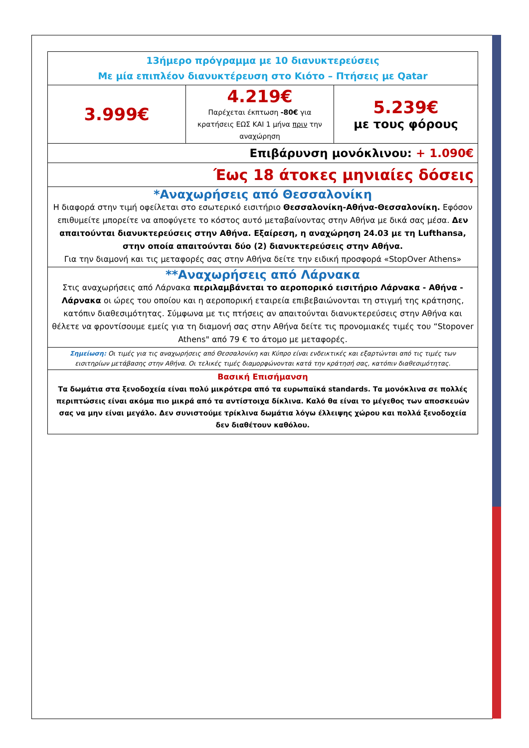| 13ήμερο πρόγραμμα με 10 διανυκτερεύσεις Με μία επιπλέον διανυκτέρευση στο Κιότο – Πτήσεις με Qatar | | |
| 3.999€ | 4.219€ Παρέχεται έκπτωση -80€ για κρατήσεις ΕΩΣ ΚΑΙ 1 μήνα πριν την αναχώρηση | 5.239€ με τους φόρους |
| Επιβάρυνση μονόκλινου: + 1.090€ | | |
| Έως 18 άτοκες μηνιαίες δόσεις | | |
| *Αναχωρήσεις από Θεσσαλονίκη Η διαφορά στην τιμή οφείλεται στο εσωτερικό εισιτήριο Θεσσαλονίκη-Αθήνα-Θεσσαλονίκη. Εφόσον επιθυμείτε μπορείτε να αποφύγετε το κόστος αυτό μεταβαίνοντας στην Αθήνα με δικά σας μέσα. Δεν απαιτούνται διανυκτερεύσεις στην Αθήνα. Εξαίρεση, η αναχώρηση 24.03 με τη Lufthansa, στην οποία απαιτούνται δύο (2) διανυκτερεύσεις στην Αθήνα. Για την διαμονή και τις μεταφορές σας στην Αθήνα δείτε την ειδική προσφορά «StopOver Athens» | | |
| **Αναχωρήσεις από Λάρνακα Στις αναχωρήσεις από Λάρνακα περιλαμβάνεται το αεροπορικό εισιτήριο Λάρνακα - Αθήνα - Λάρνακα οι ώρες του οποίου και η αεροπορική εταιρεία επιβεβαιώνονται τη στιγμή της κράτησης, κατόπιν διαθεσιμότητας. Σύμφωνα με τις πτήσεις αν απαιτούνται διανυκτερεύσεις στην Αθήνα και θέλετε να φροντίσουμε εμείς για τη διαμονή σας στην Αθήνα δείτε τις προνομιακές τιμές του “Stopover Athens" από 79 € το άτομο με μεταφορές. | | |
| Σημείωση: Οι τιμές για τις αναχωρήσεις από Θεσσαλονίκη και Κύπρο είναι ενδεικτικές και εξαρτώνται από τις τιμές των εισιτηρίων μετάβασης στην Αθήνα. Οι τελικές τιμές διαμορφώνονται κατά την κράτησή σας, κατόπιν διαθεσιμότητας. | | |
| Βασική Επισήμανση Τα δωμάτια στα ξενοδοχεία είναι πολύ μικρότερα από τα ευρωπαϊκά standards. Τα μονόκλινα σε πολλές περιπτώσεις είναι ακόμα πιο μικρά από τα αντίστοιχα δίκλινα. Καλό θα είναι το μέγεθος των αποσκευών σας να μην είναι μεγάλο. Δεν συνιστούμε τρίκλινα δωμάτια λόγω έλλειψης χώρου και πολλά ξενοδοχεία δεν διαθέτουν καθόλου. | | |